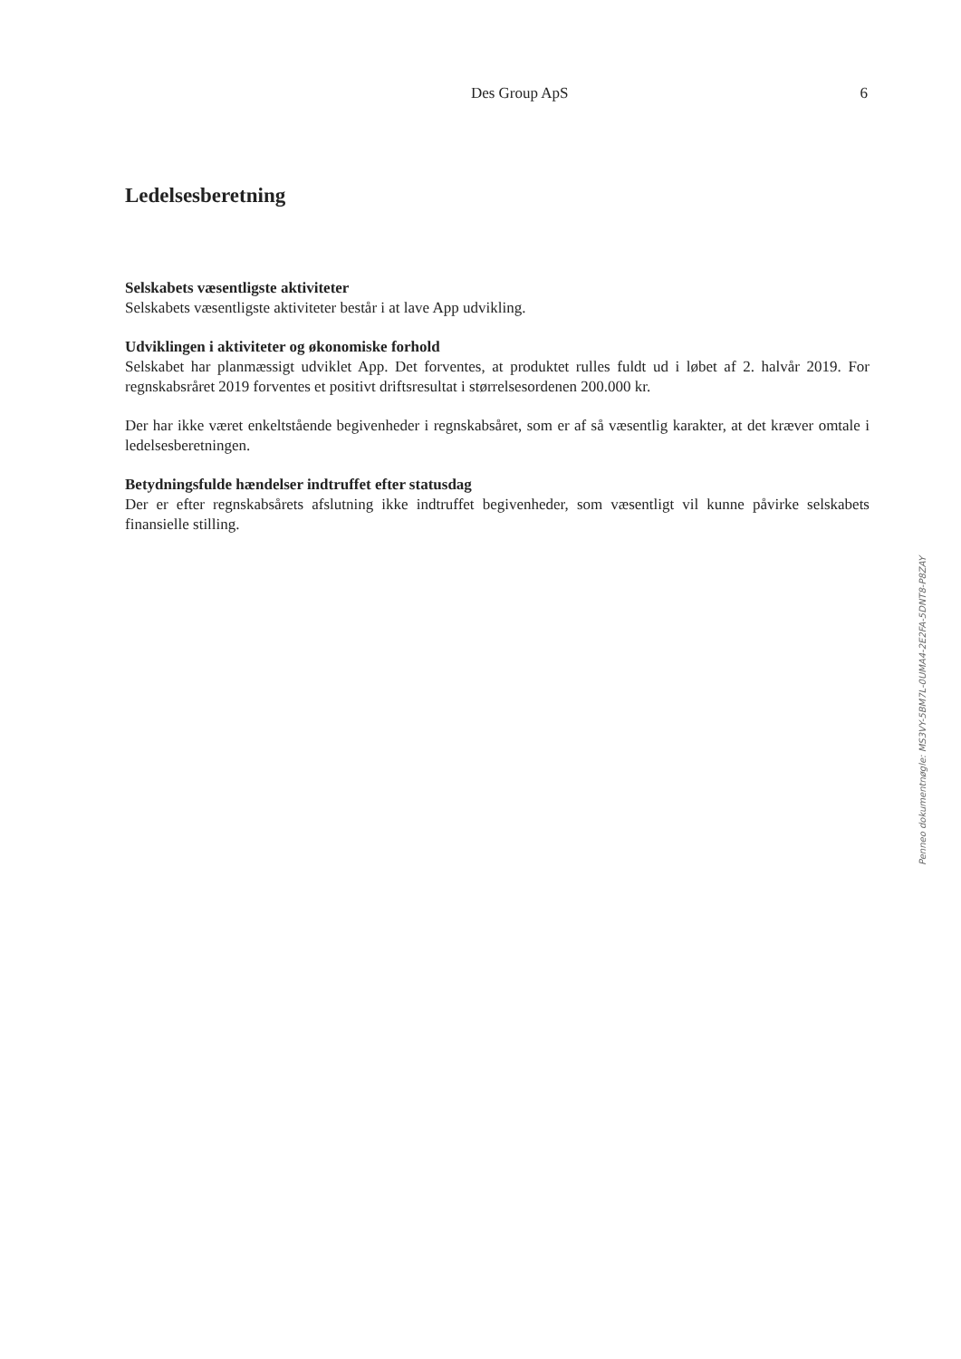Des Group ApS 6
Ledelsesberetning
Selskabets væsentligste aktiviteter
Selskabets væsentligste aktiviteter består i at lave App udvikling.
Udviklingen i aktiviteter og økonomiske forhold
Selskabet har planmæssigt udviklet App. Det forventes, at produktet rulles fuldt ud i løbet af 2. halvår 2019. For regnskabsråret 2019 forventes et positivt driftsresultat i størrelsesordenen 200.000 kr.
Der har ikke været enkeltstående begivenheder i regnskabsåret, som er af så væsentlig karakter, at det kræver omtale i ledelsesberetningen.
Betydningsfulde hændelser indtruffet efter statusdag
Der er efter regnskabsårets afslutning ikke indtruffet begivenheder, som væsentligt vil kunne påvirke selskabets finansielle stilling.
Penneo dokumentnøgle: MS3VY-5BM7L-0UMA4-2E2FA-5DNT8-P8ZAY